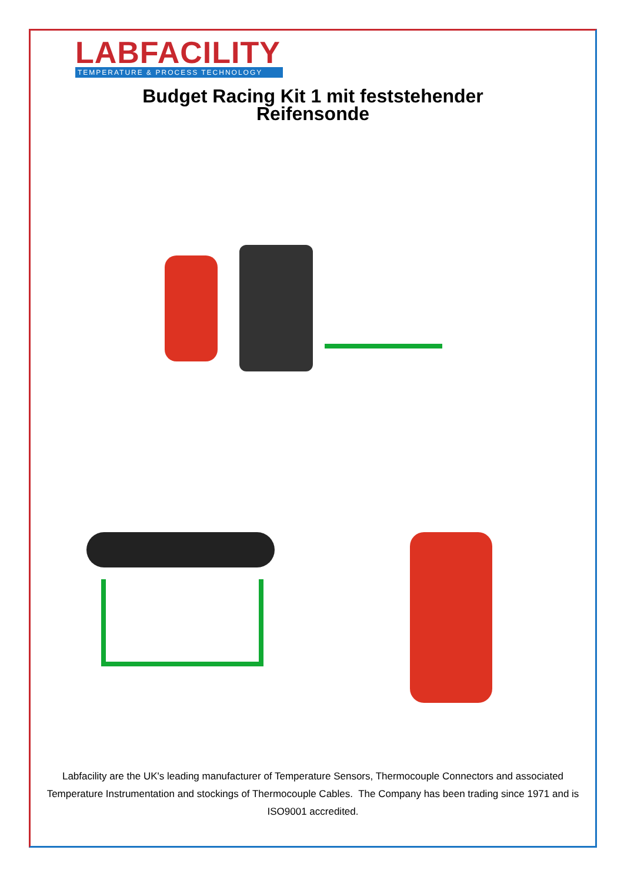LABFACILITY
TEMPERATURE & PROCESS TECHNOLOGY
Budget Racing Kit 1 mit feststehender
Reifensonde
Labfacility are the UK's leading manufacturer of Temperature Sensors, Thermocouple Connectors and associated Temperature Instrumentation and stockings of Thermocouple Cables. The Company has been trading since 1971 and is ISO9001 accredited.